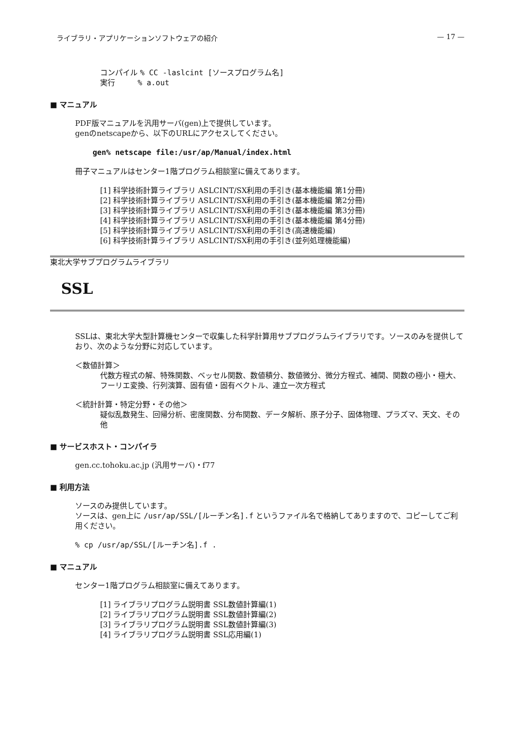ライブラリ・アプリケーションソフトウェアの紹介 — 17 —
コンパイル % CC -laslcint [ソースプログラム名]
実行　　　% a.out
■ マニュアル
PDF版マニュアルを汎用サーバ(gen)上で提供しています。
genのnetscapeから、以下のURLにアクセスしてください。
gen% netscape file:/usr/ap/Manual/index.html
冊子マニュアルはセンター1階プログラム相談室に備えてあります。
[1] 科学技術計算ライブラリ ASLCINT/SX利用の手引き(基本機能編 第1分冊)
[2] 科学技術計算ライブラリ ASLCINT/SX利用の手引き(基本機能編 第2分冊)
[3] 科学技術計算ライブラリ ASLCINT/SX利用の手引き(基本機能編 第3分冊)
[4] 科学技術計算ライブラリ ASLCINT/SX利用の手引き(基本機能編 第4分冊)
[5] 科学技術計算ライブラリ ASLCINT/SX利用の手引き(高速機能編)
[6] 科学技術計算ライブラリ ASLCINT/SX利用の手引き(並列処理機能編)
東北大学サブプログラムライブラリ
SSL
SSLは、東北大学大型計算機センターで収集した科学計算用サブプログラムライブラリです。ソースのみを提供しており、次のような分野に対応しています。
＜数値計算＞
代数方程式の解、特殊関数、ベッセル関数、数値積分、数値微分、微分方程式、補間、関数の極小・極大、フーリエ変換、行列演算、固有値・固有ベクトル、連立一次方程式
＜統計計算・特定分野・その他＞
疑似乱数発生、回帰分析、密度関数、分布関数、データ解析、原子分子、固体物理、プラズマ、天文、その他
■ サービスホスト・コンパイラ
gen.cc.tohoku.ac.jp (汎用サーバ)・f77
■ 利用方法
ソースのみ提供しています。
ソースは、gen上に /usr/ap/SSL/[ルーチン名].f というファイル名で格納してありますので、コピーしてご利用ください。
% cp /usr/ap/SSL/[ルーチン名].f .
■ マニュアル
センター1階プログラム相談室に備えてあります。
[1] ライブラリプログラム説明書 SSL数値計算編(1)
[2] ライブラリプログラム説明書 SSL数値計算編(2)
[3] ライブラリプログラム説明書 SSL数値計算編(3)
[4] ライブラリプログラム説明書 SSL応用編(1)